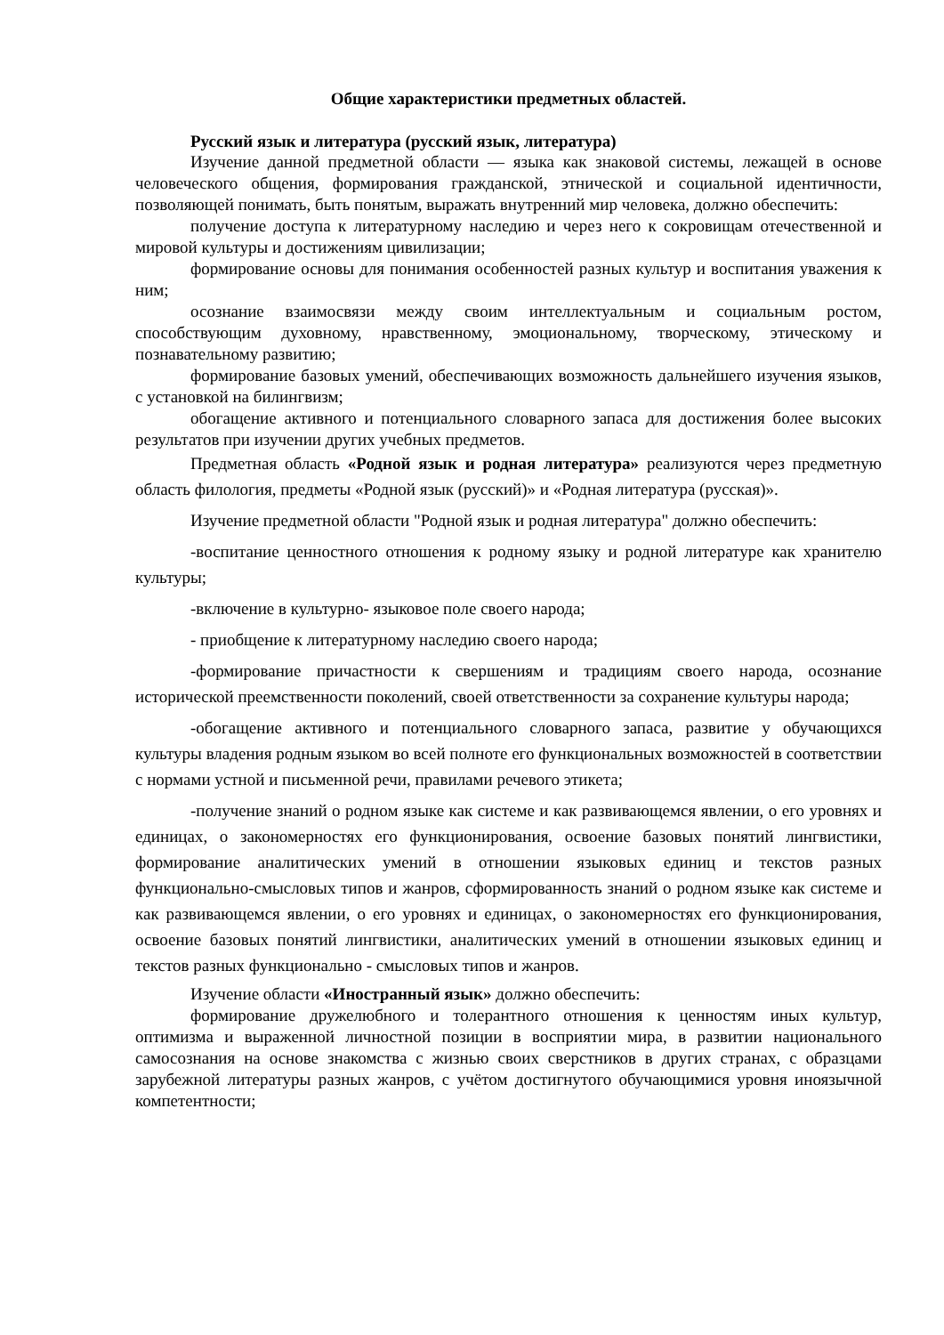Общие характеристики предметных областей.
Русский язык и литература (русский язык, литература)
Изучение данной предметной области — языка как знаковой системы, лежащей в основе человеческого общения, формирования гражданской, этнической и социальной идентичности, позволяющей понимать, быть понятым, выражать внутренний мир человека, должно обеспечить:
получение доступа к литературному наследию и через него к сокровищам отечественной и мировой культуры и достижениям цивилизации;
формирование основы для понимания особенностей разных культур и воспитания уважения к ним;
осознание взаимосвязи между своим интеллектуальным и социальным ростом, способствующим духовному, нравственному, эмоциональному, творческому, этическому и познавательному развитию;
формирование базовых умений, обеспечивающих возможность дальнейшего изучения языков, с установкой на билингвизм;
обогащение активного и потенциального словарного запаса для достижения более высоких результатов при изучении других учебных предметов.
Предметная область «Родной язык и родная литература» реализуются через предметную область филология, предметы «Родной язык (русский)» и «Родная литература (русская)».
Изучение предметной области "Родной язык и родная литература" должно обеспечить:
-воспитание ценностного отношения к родному языку и родной литературе как хранителю культуры;
-включение в культурно- языковое поле своего народа;
- приобщение к литературному наследию своего народа;
-формирование причастности к свершениям и традициям своего народа, осознание исторической преемственности поколений, своей ответственности за сохранение культуры народа;
-обогащение активного и потенциального словарного запаса, развитие у обучающихся культуры владения родным языком во всей полноте его функциональных возможностей в соответствии с нормами устной и письменной речи, правилами речевого этикета;
-получение знаний о родном языке как системе и как развивающемся явлении, о его уровнях и единицах, о закономерностях его функционирования, освоение базовых понятий лингвистики, формирование аналитических умений в отношении языковых единиц и текстов разных функционально-смысловых типов и жанров, сформированность знаний о родном языке как системе и как развивающемся явлении, о его уровнях и единицах, о закономерностях его функционирования, освоение базовых понятий лингвистики, аналитических умений в отношении языковых единиц и текстов разных функционально - смысловых типов и жанров.
Изучение области «Иностранный язык» должно обеспечить:
формирование дружелюбного и толерантного отношения к ценностям иных культур, оптимизма и выраженной личностной позиции в восприятии мира, в развитии национального самосознания на основе знакомства с жизнью своих сверстников в других странах, с образцами зарубежной литературы разных жанров, с учётом достигнутого обучающимися уровня иноязычной компетентности;